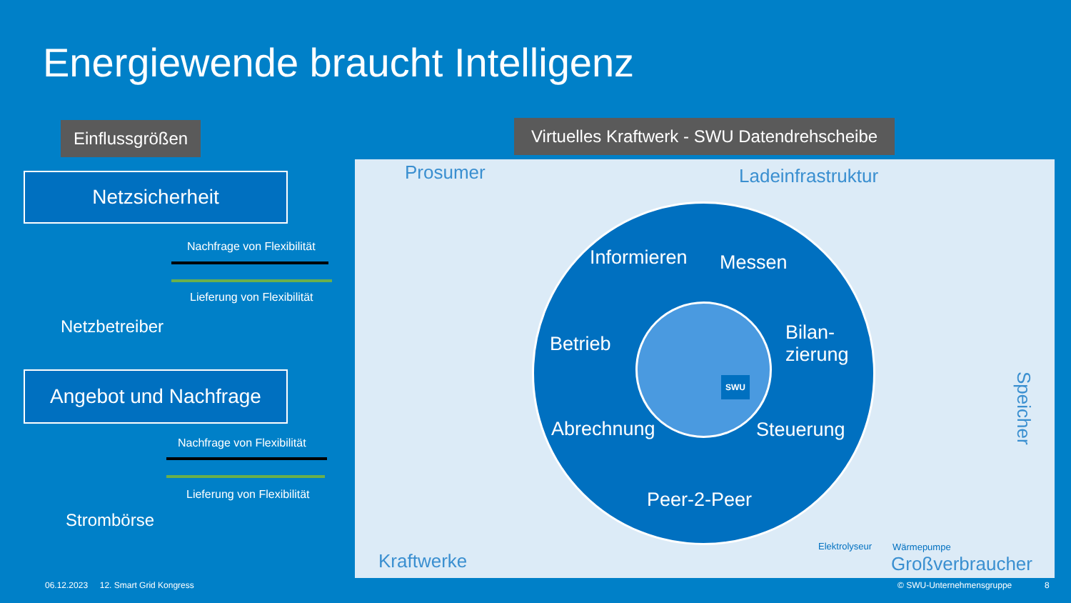Energiewende braucht Intelligenz
Einflussgrößen
Virtuelles Kraftwerk - SWU Datendrehscheibe
Netzsicherheit
Nachfrage von Flexibilität
Lieferung von Flexibilität
Netzbetreiber
Angebot und Nachfrage
Nachfrage von Flexibilität
Lieferung von Flexibilität
Strombörse
Prosumer Ladeinfrastruktur
Speicher
Kraftwerke Großverbraucher
Elektrolyseur Wärmepumpe
Informieren Messen
Betrieb
Bilan-
zierung
Abrechnung Steuerung
Peer-2-Peer
SWU
06.12.2023 12. Smart Grid Kongress
© SWU-Unternehmensgruppe 8